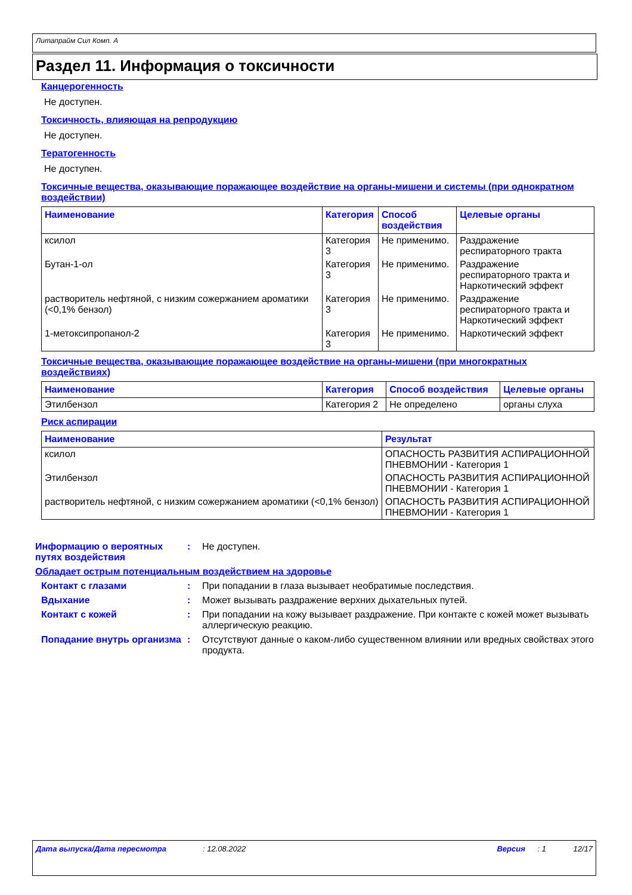Литапрайм Сил Комп. А
Раздел 11. Информация о токсичности
Канцерогенность
Не доступен.
Токсичность, влияющая на репродукцию
Не доступен.
Тератогенность
Не доступен.
Токсичные вещества, оказывающие поражающее воздействие на органы-мишени и системы (при однократном воздействии)
| Наименование | Категория | Способ воздействия | Целевые органы |
| --- | --- | --- | --- |
| ксилол | Категория 3 | Не применимо. | Раздражение респираторного тракта |
| Бутан-1-ол | Категория 3 | Не применимо. | Раздражение респираторного тракта и Наркотический эффект |
| растворитель нефтяной, с низким сожержанием ароматики (<0,1% бензол) | Категория 3 | Не применимо. | Раздражение респираторного тракта и Наркотический эффект |
| 1-метоксипропанол-2 | Категория 3 | Не применимо. | Наркотический эффект |
Токсичные вещества, оказывающие поражающее воздействие на органы-мишени (при многократных воздействиях)
| Наименование | Категория | Способ воздействия | Целевые органы |
| --- | --- | --- | --- |
| Этилбензол | Категория 2 | Не определено | органы слуха |
Риск аспирации
| Наименование | Результат |
| --- | --- |
| ксилол | ОПАСНОСТЬ РАЗВИТИЯ АСПИРАЦИОННОЙ ПНЕВМОНИИ - Категория 1 |
| Этилбензол | ОПАСНОСТЬ РАЗВИТИЯ АСПИРАЦИОННОЙ ПНЕВМОНИИ - Категория 1 |
| растворитель нефтяной, с низким сожержанием ароматики (<0,1% бензол) | ОПАСНОСТЬ РАЗВИТИЯ АСПИРАЦИОННОЙ ПНЕВМОНИИ - Категория 1 |
Информацию о вероятных путях воздействия
: Не доступен.
Обладает острым потенциальным воздействием на здоровье
Контакт с глазами : При попадании в глаза вызывает необратимые последствия.
Вдыхание : Может вызывать раздражение верхних дыхательных путей.
Контакт с кожей : При попадании на кожу вызывает раздражение. При контакте с кожей может вызывать аллергическую реакцию.
Попадание внутрь организма
: Отсутствуют данные о каком-либо существенном влиянии или вредных свойствах этого продукта.
Дата выпуска/Дата пересмотра: 12.08.2022 Версия: 1 12/17